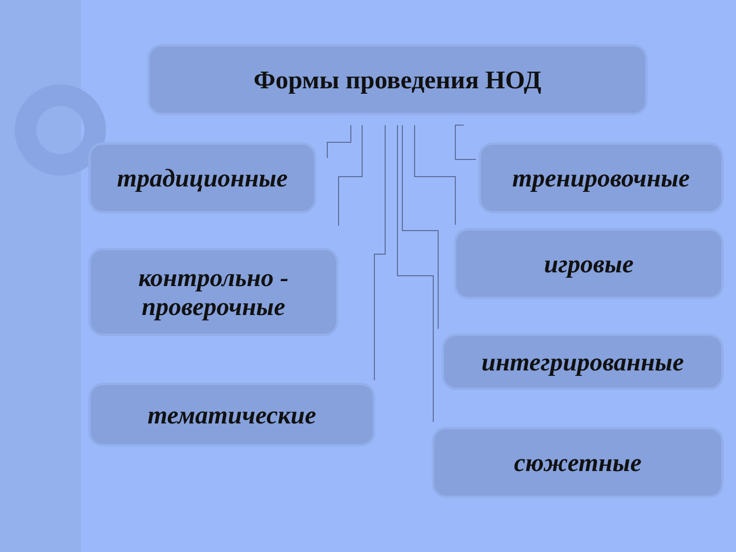Формы проведения НОД
традиционные тренировочные
контрольно -
проверочные
игровые
интегрированные
тематические
сюжетные